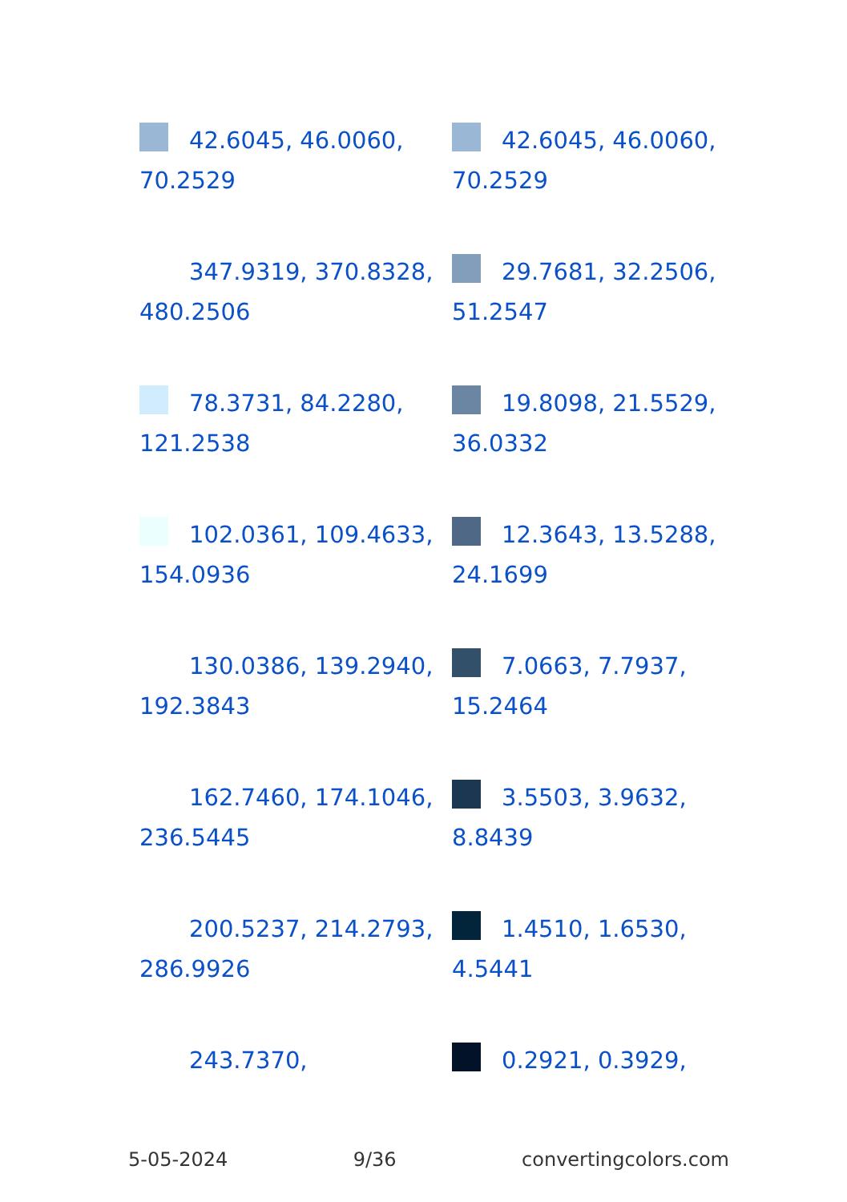42.6045, 46.0060, 70.2529
42.6045, 46.0060, 70.2529
347.9319, 370.8328, 480.2506
29.7681, 32.2506, 51.2547
78.3731, 84.2280, 121.2538
19.8098, 21.5529, 36.0332
102.0361, 109.4633, 154.0936
12.3643, 13.5288, 24.1699
130.0386, 139.2940, 192.3843
7.0663, 7.7937, 15.2464
162.7460, 174.1046, 236.5445
3.5503, 3.9632, 8.8439
200.5237, 214.2793, 286.9926
1.4510, 1.6530, 4.5441
243.7370,
0.2921, 0.3929,
5-05-2024 9/36 convertingcolors.com